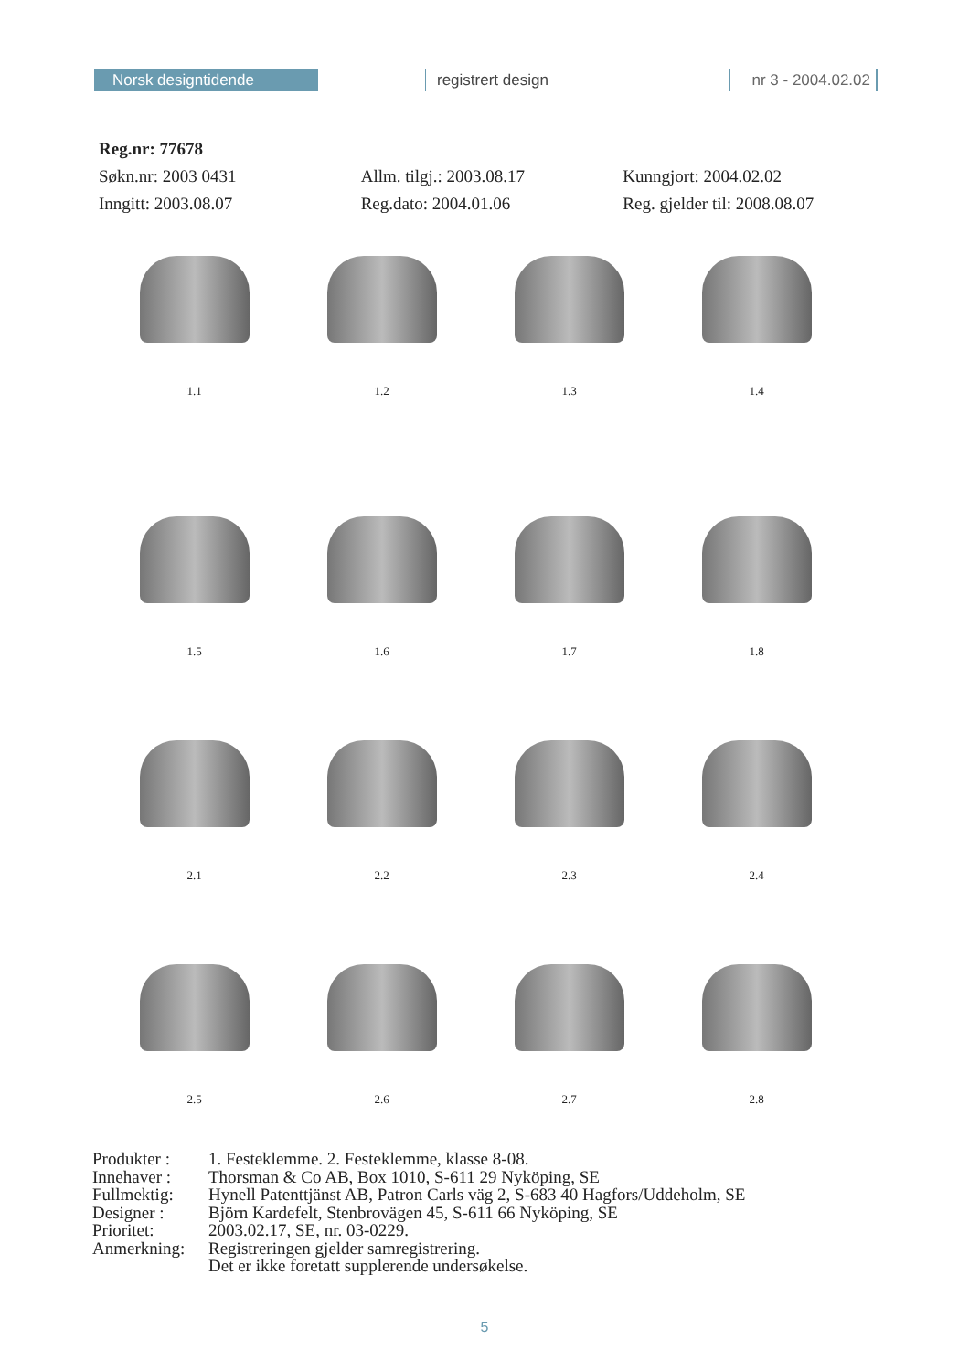Norsk designtidende registrert design nr 3 - 2004.02.02
Reg.nr: 77678
Søkn.nr: 2003 0431 Allm. tilgj.: 2003.08.17 Kunngjort: 2004.02.02
Inngitt: 2003.08.07 Reg.dato: 2004.01.06 Reg. gjelder til: 2008.08.07
1.1 1.2 1.3 1.4
1.5 1.6 1.7 1.8
2.1 2.2 2.3 2.4
2.5 2.6 2.7 2.8
| Produkter : | 1. Festeklemme. 2. Festeklemme, klasse 8-08. |
| Innehaver : | Thorsman & Co AB, Box 1010, S-611 29 Nyköping, SE |
| Fullmektig: | Hynell Patenttjänst AB, Patron Carls väg 2, S-683 40 Hagfors/Uddeholm, SE |
| Designer : | Björn Kardefelt, Stenbrovägen 45, S-611 66 Nyköping, SE |
| Prioritet: | 2003.02.17, SE, nr. 03-0229. |
| Anmerkning: | Registreringen gjelder samregistrering. Det er ikke foretatt supplerende undersøkelse. |
5